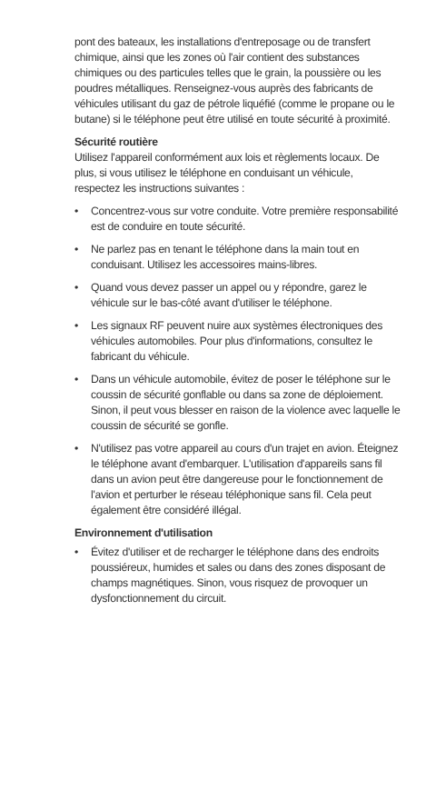pont des bateaux, les installations d'entreposage ou de transfert chimique, ainsi que les zones où l'air contient des substances chimiques ou des particules telles que le grain, la poussière ou les poudres métalliques. Renseignez-vous auprès des fabricants de véhicules utilisant du gaz de pétrole liquéfié (comme le propane ou le butane) si le téléphone peut être utilisé en toute sécurité à proximité.
Sécurité routière
Utilisez l'appareil conformément aux lois et règlements locaux. De plus, si vous utilisez le téléphone en conduisant un véhicule, respectez les instructions suivantes :
• Concentrez-vous sur votre conduite. Votre première responsabilité est de conduire en toute sécurité.
• Ne parlez pas en tenant le téléphone dans la main tout en conduisant. Utilisez les accessoires mains-libres.
• Quand vous devez passer un appel ou y répondre, garez le véhicule sur le bas-côté avant d'utiliser le téléphone.
• Les signaux RF peuvent nuire aux systèmes électroniques des véhicules automobiles. Pour plus d'informations, consultez le fabricant du véhicule.
• Dans un véhicule automobile, évitez de poser le téléphone sur le coussin de sécurité gonflable ou dans sa zone de déploiement. Sinon, il peut vous blesser en raison de la violence avec laquelle le coussin de sécurité se gonfle.
• N'utilisez pas votre appareil au cours d'un trajet en avion. Éteignez le téléphone avant d'embarquer. L'utilisation d'appareils sans fil dans un avion peut être dangereuse pour le fonctionnement de l'avion et perturber le réseau téléphonique sans fil. Cela peut également être considéré illégal.
Environnement d'utilisation
• Évitez d'utiliser et de recharger le téléphone dans des endroits poussiéreux, humides et sales ou dans des zones disposant de champs magnétiques. Sinon, vous risquez de provoquer un dysfonctionnement du circuit.